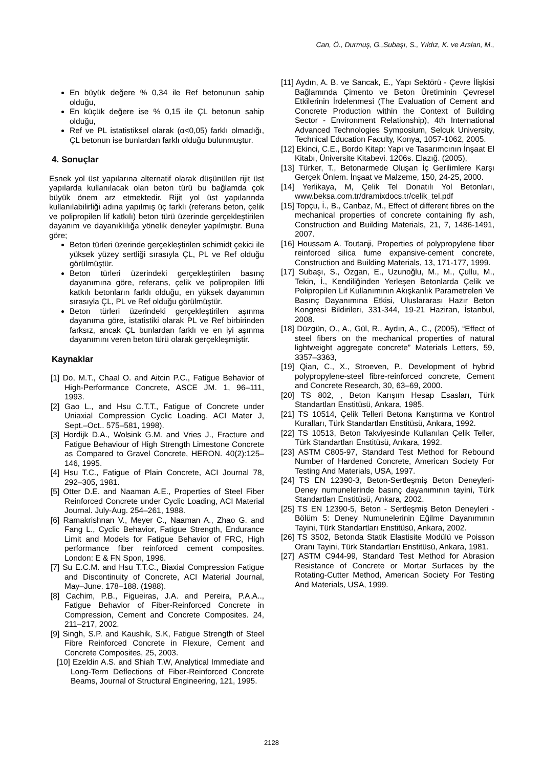Can, Ö., Durmuş, G.,Subaşı, S., Yıldız, K. ve Arslan, M.,
En büyük değere % 0,34 ile Ref betonunun sahip olduğu,
En küçük değere ise % 0,15 ile ÇL betonun sahip olduğu,
Ref ve PL istatistiksel olarak (α<0,05) farklı olmadığı, ÇL betonun ise bunlardan farklı olduğu bulunmuştur.
4. Sonuçlar
Esnek yol üst yapılarına alternatif olarak düşünülen rijit üst yapılarda kullanılacak olan beton türü bu bağlamda çok büyük önem arz etmektedir. Rijit yol üst yapılarında kullanılabilirliği adına yapılmış üç farklı (referans beton, çelik ve polipropilen lif katkılı) beton türü üzerinde gerçekleştirilen dayanım ve dayanıklılığa yönelik deneyler yapılmıştır. Buna göre;
Beton türleri üzerinde gerçekleştirilen schimidt çekici ile yüksek yüzey sertliği sırasıyla ÇL, PL ve Ref olduğu görülmüştür.
Beton türleri üzerindeki gerçekleştirilen basınç dayanımına göre, referans, çelik ve polipropilen lifli katkılı betonların farklı olduğu, en yüksek dayanımın sırasıyla ÇL, PL ve Ref olduğu görülmüştür.
Beton türleri üzerindeki gerçekleştirilen aşınma dayanıma göre, istatistiki olarak PL ve Ref birbirinden farksız, ancak ÇL bunlardan farklı ve en iyi aşınma dayanımını veren beton türü olarak gerçekleşmiştir.
Kaynaklar
[1] Do, M.T., Chaal O. and Aitcin P.C., Fatigue Behavior of High-Performance Concrete, ASCE JM. 1, 96–111, 1993.
[2] Gao L., and Hsu C.T.T., Fatigue of Concrete under Uniaxial Compression Cyclic Loading, ACI Mater J, Sept.–Oct.. 575–581, 1998).
[3] Hordijk D.A., Wolsink G.M. and Vries J., Fracture and Fatigue Behaviour of High Strength Limestone Concrete as Compared to Gravel Concrete, HERON. 40(2):125–146, 1995.
[4] Hsu T.C., Fatigue of Plain Concrete, ACI Journal 78, 292–305, 1981.
[5] Otter D.E. and Naaman A.E., Properties of Steel Fiber Reinforced Concrete under Cyclic Loading, ACI Material Journal. July-Aug. 254–261, 1988.
[6] Ramakrishnan V., Meyer C., Naaman A., Zhao G. and Fang L., Cyclic Behavior, Fatigue Strength, Endurance Limit and Models for Fatigue Behavior of FRC, High performance fiber reinforced cement composites. London: E & FN Spon, 1996.
[7] Su E.C.M. and Hsu T.T.C., Biaxial Compression Fatigue and Discontinuity of Concrete, ACI Material Journal, May–June. 178–188. (1988).
[8] Cachim, P.B., Figueiras, J.A. and Pereira, P.A.A.., Fatigue Behavior of Fiber-Reinforced Concrete in Compression, Cement and Concrete Composites. 24, 211–217, 2002.
[9] Singh, S.P. and Kaushik, S.K, Fatigue Strength of Steel Fibre Reinforced Concrete in Flexure, Cement and Concrete Composites, 25, 2003.
[10] Ezeldin A.S. and Shiah T.W, Analytical Immediate and Long-Term Deflections of Fiber-Reinforced Concrete Beams, Journal of Structural Engineering, 121, 1995.
[11] Aydın, A. B. ve Sancak, E., Yapı Sektörü - Çevre İlişkisi Bağlamında Çimento ve Beton Üretiminin Çevresel Etkilerinin İrdelenmesi (The Evaluation of Cement and Concrete Production within the Context of Building Sector - Environment Relationship), 4th International Advanced Technologies Symposium, Selcuk University, Technical Education Faculty, Konya, 1057-1062, 2005.
[12] Ekinci, C.E., Bordo Kitap: Yapı ve Tasarımcının İnşaat El Kitabı, Üniversite Kitabevi. 1206s. Elazığ. (2005),
[13] Türker, T., Betonarmede Oluşan İç Gerilimlere Karşı Gerçek Önlem. İnşaat ve Malzeme, 150, 24-25, 2000.
[14] Yerlikaya, M, Çelik Tel Donatılı Yol Betonları, www.beksa.com.tr/dramixdocs.tr/celik_tel.pdf
[15] Topçu, İ., B., Canbaz, M., Effect of different fibres on the mechanical properties of concrete containing fly ash, Construction and Building Materials, 21, 7, 1486-1491, 2007.
[16] Houssam A. Toutanji, Properties of polypropylene fiber reinforced silica fume expansive-cement concrete, Construction and Building Materials, 13, 171-177, 1999.
[17] Subaşı, S., Özgan, E., Uzunoğlu, M., M., Çullu, M., Tekin, İ., Kendiliğinden Yerleşen Betonlarda Çelik ve Polipropilen Lif Kullanımının Akışkanlık Parametreleri Ve Basınç Dayanımına Etkisi, Uluslararası Hazır Beton Kongresi Bildirileri, 331-344, 19-21 Haziran, İstanbul, 2008.
[18] Düzgün, O., A., Gül, R., Aydın, A., C., (2005), “Effect of steel fibers on the mechanical properties of natural lightweight aggregate concrete” Materials Letters, 59, 3357–3363,
[19] Qian, C., X., Stroeven, P., Development of hybrid polypropylene-steel fibre-reinforced concrete, Cement and Concrete Research, 30, 63–69, 2000.
[20] TS 802, , Beton Karışım Hesap Esasları, Türk Standartları Enstitüsü, Ankara, 1985.
[21] TS 10514, Çelik Telleri Betona Karıştırma ve Kontrol Kuralları, Türk Standartları Enstitüsü, Ankara, 1992.
[22] TS 10513, Beton Takviyesinde Kullanılan Çelik Teller, Türk Standartları Enstitüsü, Ankara, 1992.
[23] ASTM C805-97, Standard Test Method for Rebound Number of Hardened Concrete, American Society For Testing And Materials, USA, 1997.
[24] TS EN 12390-3, Beton-Sertleşmiş Beton Deneyleri- Deney numunelerinde basınç dayanımının tayini, Türk Standartları Enstitüsü, Ankara, 2002.
[25] TS EN 12390-5, Beton - Sertleşmiş Beton Deneyleri - Bölüm 5: Deney Numunelerinin Eğilme Dayanımının Tayini, Türk Standartları Enstitüsü, Ankara, 2002.
[26] TS 3502, Betonda Statik Elastisite Modülü ve Poisson Oranı Tayini, Türk Standartları Enstitüsü, Ankara, 1981.
[27] ASTM C944-99, Standard Test Method for Abrasion Resistance of Concrete or Mortar Surfaces by the Rotating-Cutter Method, American Society For Testing And Materials, USA, 1999.
2128